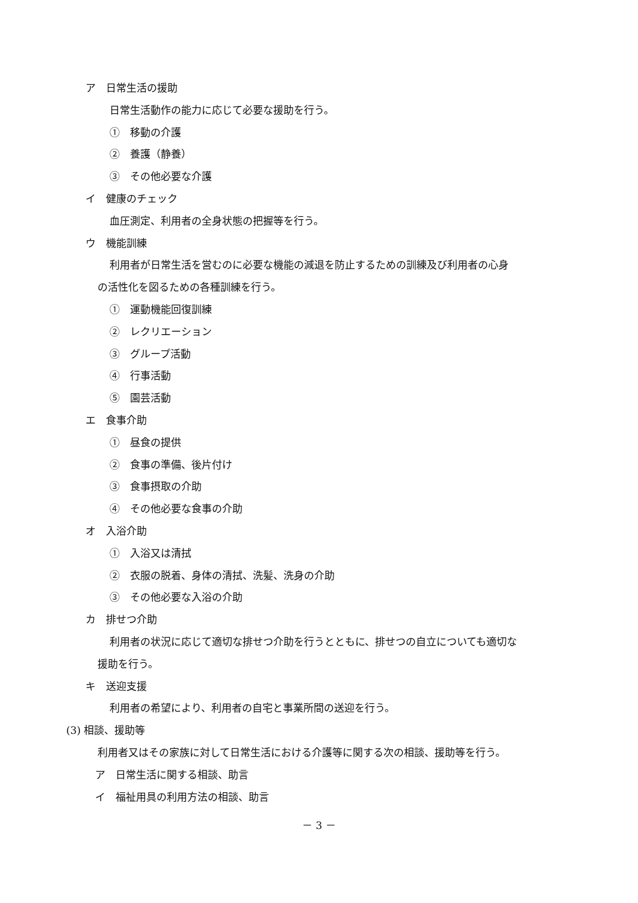ア　日常生活の援助
日常生活動作の能力に応じて必要な援助を行う。
①　移動の介護
②　養護（静養）
③　その他必要な介護
イ　健康のチェック
血圧測定、利用者の全身状態の把握等を行う。
ウ　機能訓練
利用者が日常生活を営むのに必要な機能の減退を防止するための訓練及び利用者の心身
の活性化を図るための各種訓練を行う。
①　運動機能回復訓練
②　レクリエーション
③　グループ活動
④　行事活動
⑤　園芸活動
エ　食事介助
①　昼食の提供
②　食事の準備、後片付け
③　食事摂取の介助
④　その他必要な食事の介助
オ　入浴介助
①　入浴又は清拭
②　衣服の脱着、身体の清拭、洗髪、洗身の介助
③　その他必要な入浴の介助
カ　排せつ介助
利用者の状況に応じて適切な排せつ介助を行うとともに、排せつの自立についても適切な
援助を行う。
キ　送迎支援
利用者の希望により、利用者の自宅と事業所間の送迎を行う。
(3) 相談、援助等
利用者又はその家族に対して日常生活における介護等に関する次の相談、援助等を行う。
ア　日常生活に関する相談、助言
イ　福祉用具の利用方法の相談、助言
－ 3 －